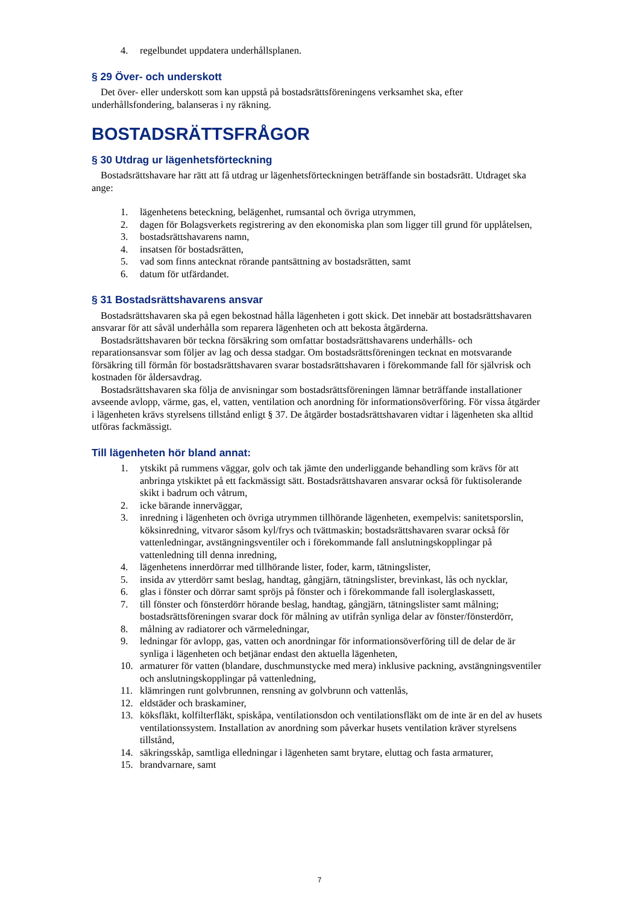4. regelbundet uppdatera underhållsplanen.
§ 29 Över- och underskott
Det över- eller underskott som kan uppstå på bostadsrättsföreningens verksamhet ska, efter underhållsfondering, balanseras i ny räkning.
BOSTADSRÄTTSFRÅGOR
§ 30 Utdrag ur lägenhetsförteckning
Bostadsrättshavare har rätt att få utdrag ur lägenhetsförteckningen beträffande sin bostadsrätt. Utdraget ska ange:
1. lägenhetens beteckning, belägenhet, rumsantal och övriga utrymmen,
2. dagen för Bolagsverkets registrering av den ekonomiska plan som ligger till grund för upplåtelsen,
3. bostadsrättshavarens namn,
4. insatsen för bostadsrätten,
5. vad som finns antecknat rörande pantsättning av bostadsrätten, samt
6. datum för utfärdandet.
§ 31 Bostadsrättshavarens ansvar
Bostadsrättshavaren ska på egen bekostnad hålla lägenheten i gott skick. Det innebär att bostadsrättshavaren ansvarar för att såväl underhålla som reparera lägenheten och att bekosta åtgärderna.
Bostadsrättshavaren bör teckna försäkring som omfattar bostadsrättshavarens underhålls- och reparationsansvar som följer av lag och dessa stadgar. Om bostadsrättsföreningen tecknat en motsvarande försäkring till förmån för bostadsrättshavaren svarar bostadsrättshavaren i förekommande fall för självrisk och kostnaden för åldersavdrag.
Bostadsrättshavaren ska följa de anvisningar som bostadsrättsföreningen lämnar beträffande installationer avseende avlopp, värme, gas, el, vatten, ventilation och anordning för informationsöverföring. För vissa åtgärder i lägenheten krävs styrelsens tillstånd enligt § 37. De åtgärder bostadsrättshavaren vidtar i lägenheten ska alltid utföras fackmässigt.
Till lägenheten hör bland annat:
1. ytskikt på rummens väggar, golv och tak jämte den underliggande behandling som krävs för att anbringa ytskiktet på ett fackmässigt sätt. Bostadsrättshavaren ansvarar också för fuktisolerande skikt i badrum och våtrum,
2. icke bärande innerväggar,
3. inredning i lägenheten och övriga utrymmen tillhörande lägenheten, exempelvis: sanitetsporslin, köksinredning, vitvaror såsom kyl/frys och tvättmaskin; bostadsrättshavaren svarar också för vattenledningar, avstängningsventiler och i förekommande fall anslutningskopplingar på vattenledning till denna inredning,
4. lägenhetens innerdörrar med tillhörande lister, foder, karm, tätningslister,
5. insida av ytterdörr samt beslag, handtag, gångjärn, tätningslister, brevinkast, lås och nycklar,
6. glas i fönster och dörrar samt spröjs på fönster och i förekommande fall isolerglaskassett,
7. till fönster och fönsterdörr hörande beslag, handtag, gångjärn, tätningslister samt målning; bostadsrättsföreningen svarar dock för målning av utifrån synliga delar av fönster/fönsterdörr,
8. målning av radiatorer och värmeledningar,
9. ledningar för avlopp, gas, vatten och anordningar för informationsöverföring till de delar de är synliga i lägenheten och betjänar endast den aktuella lägenheten,
10. armaturer för vatten (blandare, duschmunstycke med mera) inklusive packning, avstängningsventiler och anslutningskopplingar på vattenledning,
11. klämringen runt golvbrunnen, rensning av golvbrunn och vattenlås,
12. eldstäder och braskaminer,
13. köksfläkt, kolfilterfläkt, spiskåpa, ventilationsdon och ventilationsfläkt om de inte är en del av husets ventilationssystem. Installation av anordning som påverkar husets ventilation kräver styrelsens tillstånd,
14. säkringsskåp, samtliga elledningar i lägenheten samt brytare, eluttag och fasta armaturer,
15. brandvarnare, samt
7